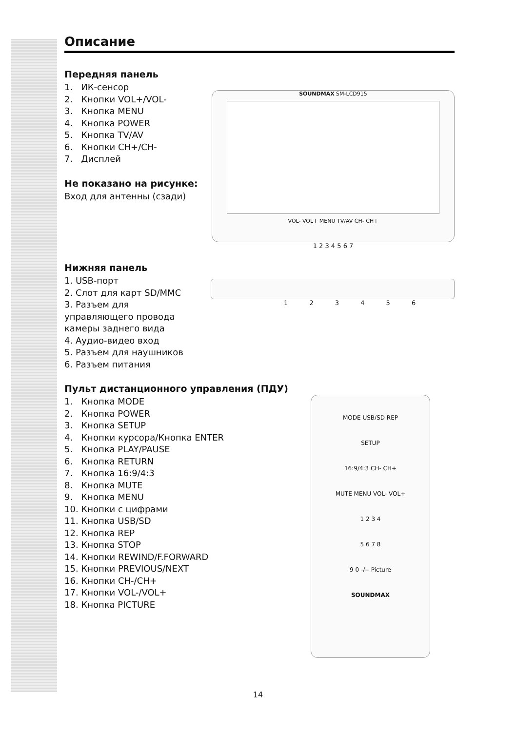Описание
Передняя панель
1. ИК-сенсор
2. Кнопки VOL+/VOL-
3. Кнопка MENU
4. Кнопка POWER
5. Кнопка TV/AV
6. Кнопки CH+/CH-
7. Дисплей
Не показано на рисунке:
Вход для антенны (сзади)
SOUNDMAX SM-LCD915
VOL- VOL+ MENU TV/AV CH- CH+
1 2 3 4 5 6 7
Нижняя панель
1. USB-порт
2. Слот для карт SD/MMC
3. Разъем для
управляющего провода
камеры заднего вида
4. Аудио-видео вход
5. Разъем для наушников
6. Разъем питания
1 2 3 4 5 6
Пульт дистанционного управления (ПДУ)
1. Кнопка MODE
2. Кнопка POWER
3. Кнопка SETUP
4. Кнопки курсора/Кнопка ENTER
5. Кнопка PLAY/PAUSE
6. Кнопка RETURN
7. Кнопка 16:9/4:3
8. Кнопка MUTE
9. Кнопка MENU
10. Кнопки с цифрами
11. Кнопка USB/SD
12. Кнопка REP
13. Кнопка STOP
14. Кнопки REWIND/F.FORWARD
15. Кнопки PREVIOUS/NEXT
16. Кнопки CH-/CH+
17. Кнопки VOL-/VOL+
18. Кнопка PICTURE
MODE USB/SD REP
SETUP
16:9/4:3 CH- CH+
MUTE MENU VOL- VOL+
1 2 3 4
5 6 7 8
9 0 -/-- Picture
SOUNDMAX
14